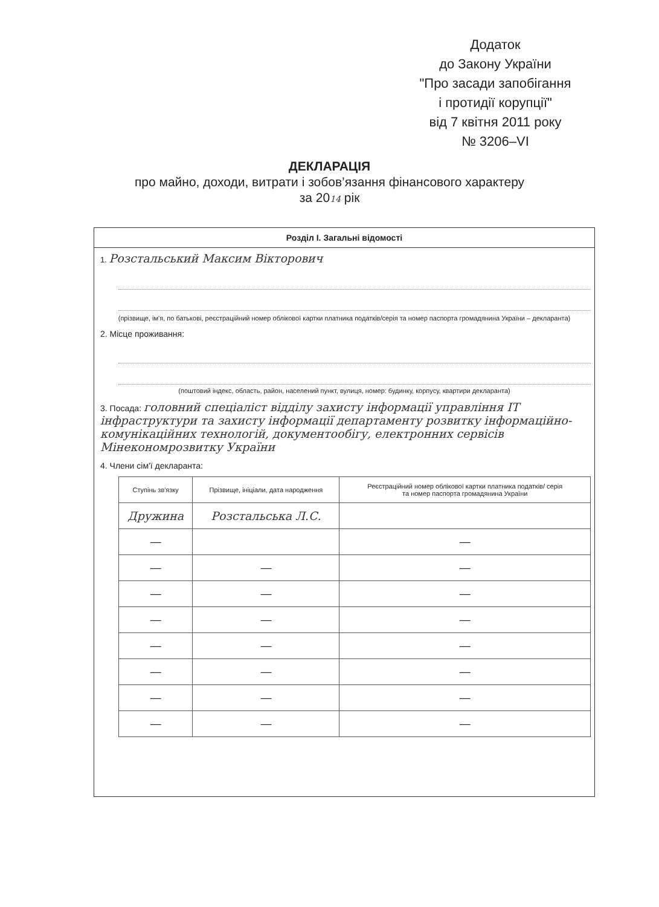Додаток
до Закону України
"Про засади запобігання
і протидії корупції"
від 7 квітня 2011 року
№ 3206–VI
ДЕКЛАРАЦІЯ
про майно, доходи, витрати і зобов’язання фінансового характеру
за 2014 рік
Розділ І. Загальні відомості
1. Розстальський Максим Вікторович
(прізвище, ім'я, по батькові, реєстраційний номер облікової картки платника податків/серія та номер паспорта громадянина України – декларанта)
2. Місце проживання:
(поштовий індекс, область, район, населений пункт, вулиця, номер: будинку, корпусу, квартири декларанта)
3. Посада: головний спеціаліст відділу захисту інформації управління ІТ інфраструктури та захисту інформації департаменту розвитку інформаційно-комунікаційних технологій, документообігу, електронних сервісів Мінекономрозвитку України
4. Члени сім'ї декларанта:
| Ступінь зв'язку | Прізвище, ініціали, дата народження | Реєстраційний номер облікової картки платника податків/ серія та номер паспорта громадянина України |
| --- | --- | --- |
| Дружина | Розстальська Л.С. | |
| — | | — |
| — | — | — |
| — | — | — |
| — | — | — |
| — | — | — |
| — | — | — |
| — | — | — |
| — | — | — |